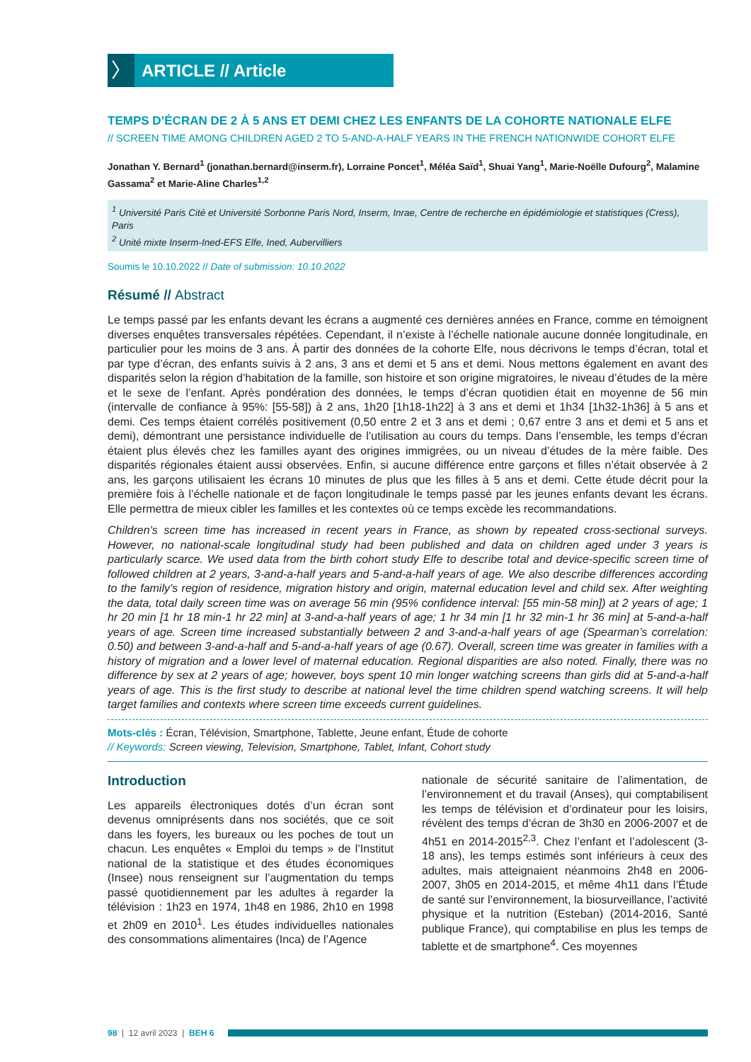〉
ARTICLE // Article
TEMPS D’ÉCRAN DE 2 À 5 ANS ET DEMI CHEZ LES ENFANTS DE LA COHORTE NATIONALE ELFE
// SCREEN TIME AMONG CHILDREN AGED 2 TO 5-AND-A-HALF YEARS IN THE FRENCH NATIONWIDE COHORT ELFE
Jonathan Y. Bernard<sup>1</sup> (jonathan.bernard@inserm.fr), Lorraine Poncet<sup>1</sup>, Méléa Saïd<sup>1</sup>, Shuai Yang<sup>1</sup>, Marie-Noëlle Dufourg<sup>2</sup>, Malamine Gassama<sup>2</sup> et Marie-Aline Charles<sup>1,2</sup>
<sup>1</sup> Université Paris Cité et Université Sorbonne Paris Nord, Inserm, Inrae, Centre de recherche en épidémiologie et statistiques (Cress), Paris
<sup>2</sup> Unité mixte Inserm-Ined-EFS Elfe, Ined, Aubervilliers
Soumis le 10.10.2022 // Date of submission: 10.10.2022
Résumé // Abstract
Le temps passé par les enfants devant les écrans a augmenté ces dernières années en France, comme en témoignent diverses enquêtes transversales répétées. Cependant, il n’existe à l’échelle nationale aucune donnée longitudinale, en particulier pour les moins de 3 ans. À partir des données de la cohorte Elfe, nous décrivons le temps d’écran, total et par type d’écran, des enfants suivis à 2 ans, 3 ans et demi et 5 ans et demi. Nous mettons également en avant des disparités selon la région d’habitation de la famille, son histoire et son origine migratoires, le niveau d’études de la mère et le sexe de l’enfant. Après pondération des données, le temps d’écran quotidien était en moyenne de 56 min (intervalle de confiance à 95%: [55-58]) à 2 ans, 1h20 [1h18-1h22] à 3 ans et demi et 1h34 [1h32-1h36] à 5 ans et demi. Ces temps étaient corrélés positivement (0,50 entre 2 et 3 ans et demi ; 0,67 entre 3 ans et demi et 5 ans et demi), démontrant une persistance individuelle de l’utilisation au cours du temps. Dans l’ensemble, les temps d’écran étaient plus élevés chez les familles ayant des origines immigrées, ou un niveau d’études de la mère faible. Des disparités régionales étaient aussi observées. Enfin, si aucune différence entre garçons et filles n’était observée à 2 ans, les garçons utilisaient les écrans 10 minutes de plus que les filles à 5 ans et demi. Cette étude décrit pour la première fois à l’échelle nationale et de façon longitudinale le temps passé par les jeunes enfants devant les écrans. Elle permettra de mieux cibler les familles et les contextes où ce temps excède les recommandations.
Children’s screen time has increased in recent years in France, as shown by repeated cross-sectional surveys. However, no national-scale longitudinal study had been published and data on children aged under 3 years is particularly scarce. We used data from the birth cohort study Elfe to describe total and device-specific screen time of followed children at 2 years, 3-and-a-half years and 5-and-a-half years of age. We also describe differences according to the family’s region of residence, migration history and origin, maternal education level and child sex. After weighting the data, total daily screen time was on average 56 min (95% confidence interval: [55 min-58 min]) at 2 years of age; 1 hr 20 min [1 hr 18 min-1 hr 22 min] at 3-and-a-half years of age; 1 hr 34 min [1 hr 32 min-1 hr 36 min] at 5-and-a-half years of age. Screen time increased substantially between 2 and 3-and-a-half years of age (Spearman’s correlation: 0.50) and between 3-and-a-half and 5-and-a-half years of age (0.67). Overall, screen time was greater in families with a history of migration and a lower level of maternal education. Regional disparities are also noted. Finally, there was no difference by sex at 2 years of age; however, boys spent 10 min longer watching screens than girls did at 5-and-a-half years of age. This is the first study to describe at national level the time children spend watching screens. It will help target families and contexts where screen time exceeds current guidelines.
Mots-clés : Écran, Télévision, Smartphone, Tablette, Jeune enfant, Étude de cohorte
// Keywords: Screen viewing, Television, Smartphone, Tablet, Infant, Cohort study
Introduction
Les appareils électroniques dotés d’un écran sont devenus omniprésents dans nos sociétés, que ce soit dans les foyers, les bureaux ou les poches de tout un chacun. Les enquêtes « Emploi du temps » de l’Institut national de la statistique et des études économiques (Insee) nous renseignent sur l’augmentation du temps passé quotidiennement par les adultes à regarder la télévision : 1h23 en 1974, 1h48 en 1986, 2h10 en 1998 et 2h09 en 2010<sup>1</sup>. Les études individuelles nationales des consommations alimentaires (Inca) de l’Agence
nationale de sécurité sanitaire de l’alimentation, de l’environnement et du travail (Anses), qui comptabilisent les temps de télévision et d’ordinateur pour les loisirs, révèlent des temps d’écran de 3h30 en 2006-2007 et de 4h51 en 2014-2015<sup>2,3</sup>. Chez l’enfant et l’adolescent (3-18 ans), les temps estimés sont inférieurs à ceux des adultes, mais atteignaient néanmoins 2h48 en 2006-2007, 3h05 en 2014-2015, et même 4h11 dans l’Étude de santé sur l’environnement, la biosurveillance, l’activité physique et la nutrition (Esteban) (2014-2016, Santé publique France), qui comptabilise en plus les temps de tablette et de smartphone<sup>4</sup>. Ces moyennes
98 | 12 avril 2023 | BEH 6